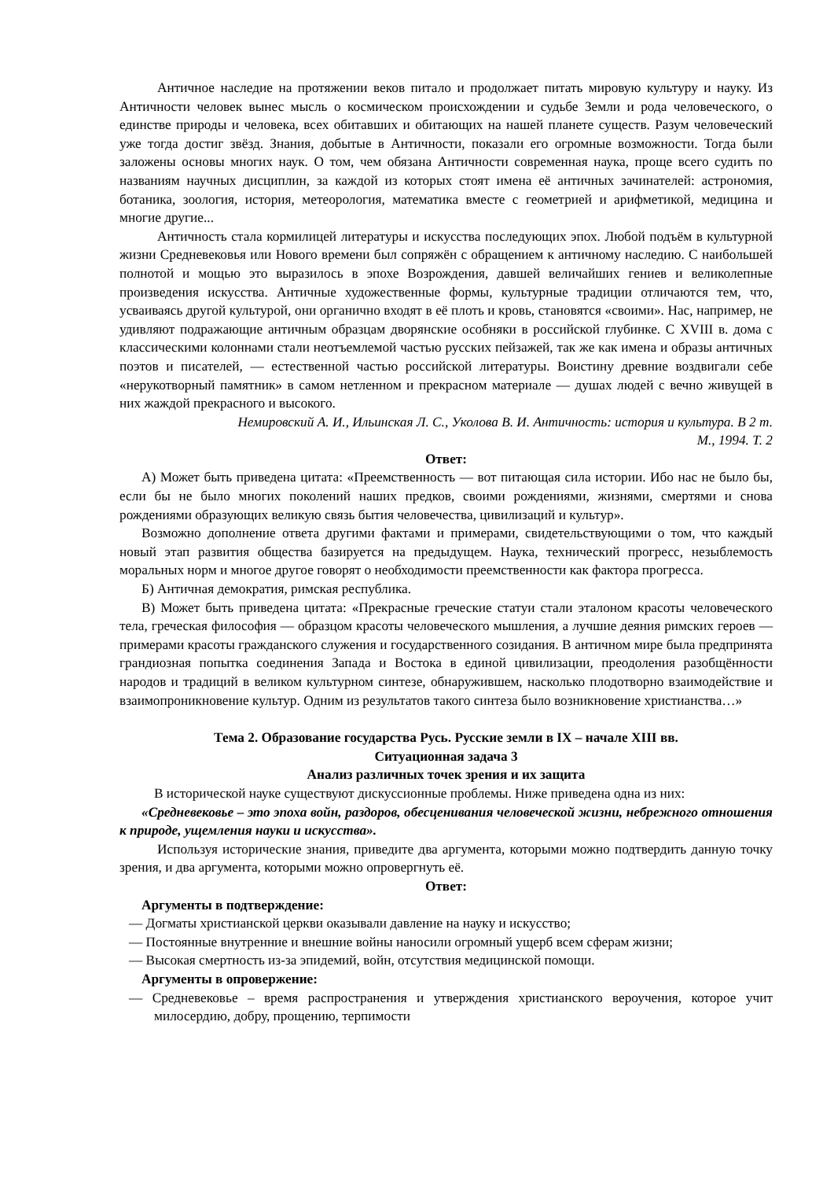Античное наследие на протяжении веков питало и продолжает питать мировую культуру и науку. Из Античности человек вынес мысль о космическом происхождении и судьбе Земли и рода человеческого, о единстве природы и человека, всех обитавших и обитающих на нашей планете существ. Разум человеческий уже тогда достиг звёзд. Знания, добытые в Античности, показали его огромные возможности. Тогда были заложены основы многих наук. О том, чем обязана Античности современная наука, проще всего судить по названиям научных дисциплин, за каждой из которых стоят имена её античных зачинателей: астрономия, ботаника, зоология, история, метеорология, математика вместе с геометрией и арифметикой, медицина и многие другие...
Античность стала кормилицей литературы и искусства последующих эпох. Любой подъём в культурной жизни Средневековья или Нового времени был сопряжён с обращением к античному наследию. С наибольшей полнотой и мощью это выразилось в эпохе Возрождения, давшей величайших гениев и великолепные произведения искусства. Античные художественные формы, культурные традиции отличаются тем, что, усваиваясь другой культурой, они органично входят в её плоть и кровь, становятся «своими». Нас, например, не удивляют подражающие античным образцам дворянские особняки в российской глубинке. С XVIII в. дома с классическими колоннами стали неотъемлемой частью русских пейзажей, так же как имена и образы античных поэтов и писателей, — естественной частью российской литературы. Воистину древние воздвигали себе «нерукотворный памятник» в самом нетленном и прекрасном материале — душах людей с вечно живущей в них жаждой прекрасного и высокого.
Немировский А. И., Ильинская Л. С., Уколова В. И. Античность: история и культура. В 2 т.
М., 1994. Т. 2
Ответ:
А) Может быть приведена цитата: «Преемственность — вот питающая сила истории. Ибо нас не было бы, если бы не было многих поколений наших предков, своими рождениями, жизнями, смертями и снова рождениями образующих великую связь бытия человечества, цивилизаций и культур».
Возможно дополнение ответа другими фактами и примерами, свидетельствующими о том, что каждый новый этап развития общества базируется на предыдущем. Наука, технический прогресс, незыблемость моральных норм и многое другое говорят о необходимости преемственности как фактора прогресса.
Б) Античная демократия, римская республика.
В) Может быть приведена цитата: «Прекрасные греческие статуи стали эталоном красоты человеческого тела, греческая философия — образцом красоты человеческого мышления, а лучшие деяния римских героев — примерами красоты гражданского служения и государственного созидания. В античном мире была предпринята грандиозная попытка соединения Запада и Востока в единой цивилизации, преодоления разобщённости народов и традиций в великом культурном синтезе, обнаружившем, насколько плодотворно взаимодействие и взаимопроникновение культур. Одним из результатов такого синтеза было возникновение христианства…»
Тема 2. Образование государства Русь. Русские земли в IX – начале XIII вв.
Ситуационная задача 3
Анализ различных точек зрения и их защита
В исторической науке существуют дискуссионные проблемы. Ниже приведена одна из них:
«Средневековье – это эпоха войн, раздоров, обесценивания человеческой жизни, небрежного отношения к природе, ущемления науки и искусства».
Используя исторические знания, приведите два аргумента, которыми можно подтвердить данную точку зрения, и два аргумента, которыми можно опровергнуть её.
Ответ:
Аргументы в подтверждение:
— Догматы христианской церкви оказывали давление на науку и искусство;
— Постоянные внутренние и внешние войны наносили огромный ущерб всем сферам жизни;
— Высокая смертность из-за эпидемий, войн, отсутствия медицинской помощи.
Аргументы в опровержение:
— Средневековье – время распространения и утверждения христианского вероучения, которое учит милосердию, добру, прощению, терпимости